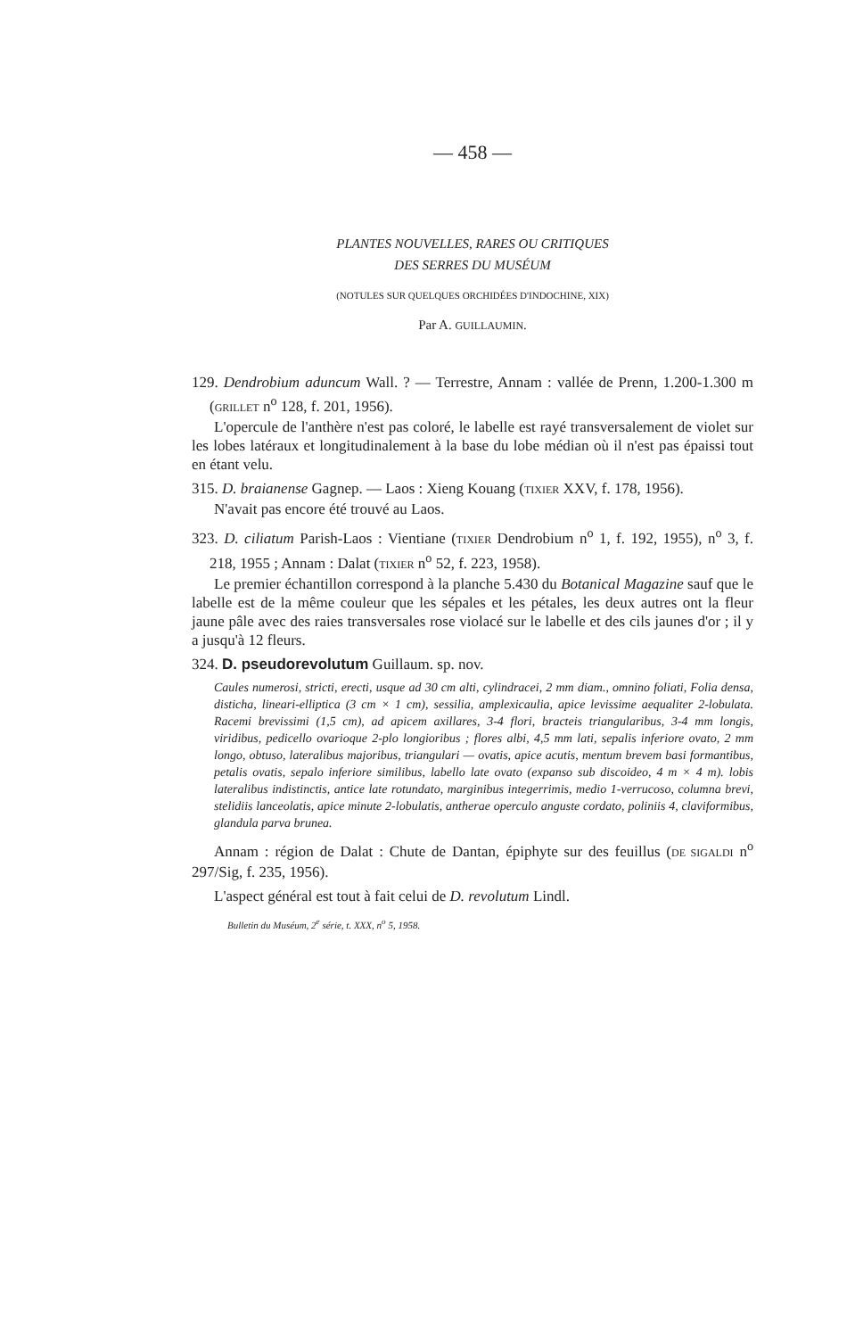— 458 —
PLANTES NOUVELLES, RARES OU CRITIQUES
DES SERRES DU MUSÉUM
(NOTULES SUR QUELQUES ORCHIDÉES D'INDOCHINE, XIX)
Par A. GUILLAUMIN.
129. Dendrobium aduncum Wall. ? — Terrestre, Annam : vallée de Prenn, 1.200-1.300 m (GRILLET n<sup>o</sup> 128, f. 201, 1956).
L'opercule de l'anthère n'est pas coloré, le labelle est rayé transversalement de violet sur les lobes latéraux et longitudinalement à la base du lobe médian où il n'est pas épaissi tout en étant velu.
315. D. braianense Gagnep. — Laos : Xieng Kouang (TIXIER XXV, f. 178, 1956).
N'avait pas encore été trouvé au Laos.
323. D. ciliatum Parish-Laos : Vientiane (TIXIER Dendrobium n<sup>o</sup> 1, f. 192, 1955), n<sup>o</sup> 3, f. 218, 1955 ; Annam : Dalat (TIXIER n<sup>o</sup> 52, f. 223, 1958).
Le premier échantillon correspond à la planche 5.430 du Botanical Magazine sauf que le labelle est de la même couleur que les sépales et les pétales, les deux autres ont la fleur jaune pâle avec des raies transversales rose violacé sur le labelle et des cils jaunes d'or ; il y a jusqu'à 12 fleurs.
324. D. pseudorevolutum Guillaum. sp. nov.
Caules numerosi, stricti, erecti, usque ad 30 cm alti, cylindracei, 2 mm diam., omnino foliati, Folia densa, disticha, lineari-elliptica (3 cm × 1 cm), sessilia, amplexicaulia, apice levissime aequaliter 2-lobulata. Racemi brevissimi (1,5 cm), ad apicem axillares, 3-4 flori, bracteis triangularibus, 3-4 mm longis, viridibus, pedicello ovarioque 2-plo longioribus ; flores albi, 4,5 mm lati, sepalis inferiore ovato, 2 mm longo, obtuso, lateralibus majoribus, triangulari — ovatis, apice acutis, mentum brevem basi formantibus, petalis ovatis, sepalo inferiore similibus, labello late ovato (expanso sub discoideo, 4 m × 4 m). lobis lateralibus indistinctis, antice late rotundato, marginibus integerrimis, medio 1-verrucoso, columna brevi, stelidiis lanceolatis, apice minute 2-lobulatis, antherae operculo anguste cordato, poliniis 4, claviformibus, glandula parva brunea.
Annam : région de Dalat : Chute de Dantan, épiphyte sur des feuillus (DE SIGALDI n<sup>o</sup> 297/Sig, f. 235, 1956).
L'aspect général est tout à fait celui de D. revolutum Lindl.
Bulletin du Muséum, 2<sup>e</sup> série, t. XXX, n<sup>o</sup> 5, 1958.